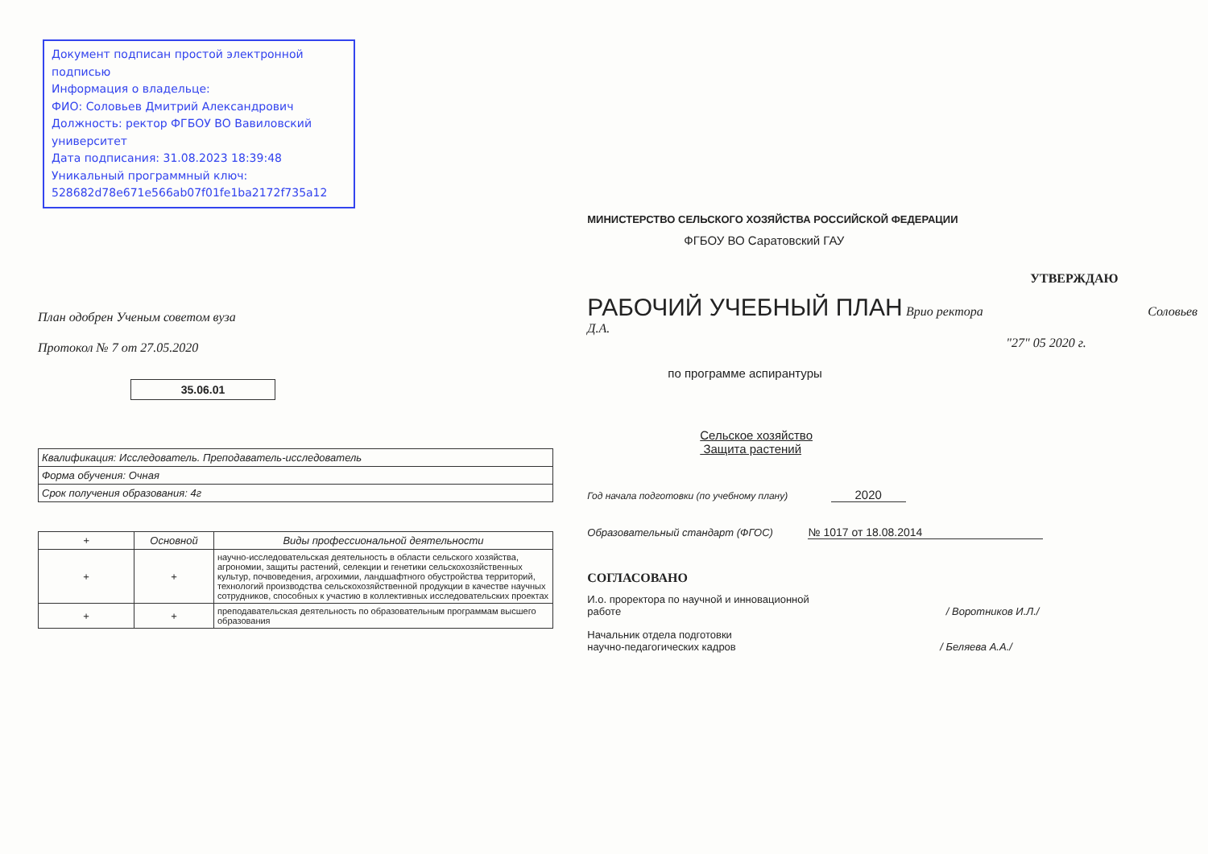Документ подписан простой электронной подписью
Информация о владельце:
ФИО: Соловьев Дмитрий Александрович
Должность: ректор ФГБОУ ВО Вавиловский университет
Дата подписания: 31.08.2023 18:39:48
Уникальный программный ключ:
528682d78e671e566ab07f01fe1ba2172f735a12
План одобрен Ученым советом вуза
Протокол № 7 от 27.05.2020
35.06.01
| Квалификация: Исследователь. Преподаватель-исследователь |
| Форма обучения: Очная |
| Срок получения образования: 4г |
| + | Основной | Виды профессиональной деятельности |
| --- | --- | --- |
| + | + | научно-исследовательская деятельность в области сельского хозяйства, агрономии, защиты растений, селекции и генетики сельскохозяйственных культур, почвоведения, агрохимии, ландшафтного обустройства территорий, технологий производства сельскохозяйственной продукции в качестве научных сотрудников, способных к участию в коллективных исследовательских проектах |
| + | + | преподавательская деятельность по образовательным программам высшего образования |
МИНИСТЕРСТВО СЕЛЬСКОГО ХОЗЯЙСТВА РОССИЙСКОЙ ФЕДЕРАЦИИ
ФГБОУ ВО Саратовский ГАУ
УТВЕРЖДАЮ
РАБОЧИЙ УЧЕБНЫЙ ПЛАН Врио ректора Соловьев Д.А.
"27" 05 2020 г.
по программе аспирантуры
Сельское хозяйство
Защита растений
Год начала подготовки (по учебному плану) 2020
Образовательный стандарт (ФГОС) № 1017 от 18.08.2014
СОГЛАСОВАНО
И.о. проректора по научной и инновационной
работе / Воротников И.Л./
Начальник отдела подготовки
научно-педагогических кадров / Беляева А.А./